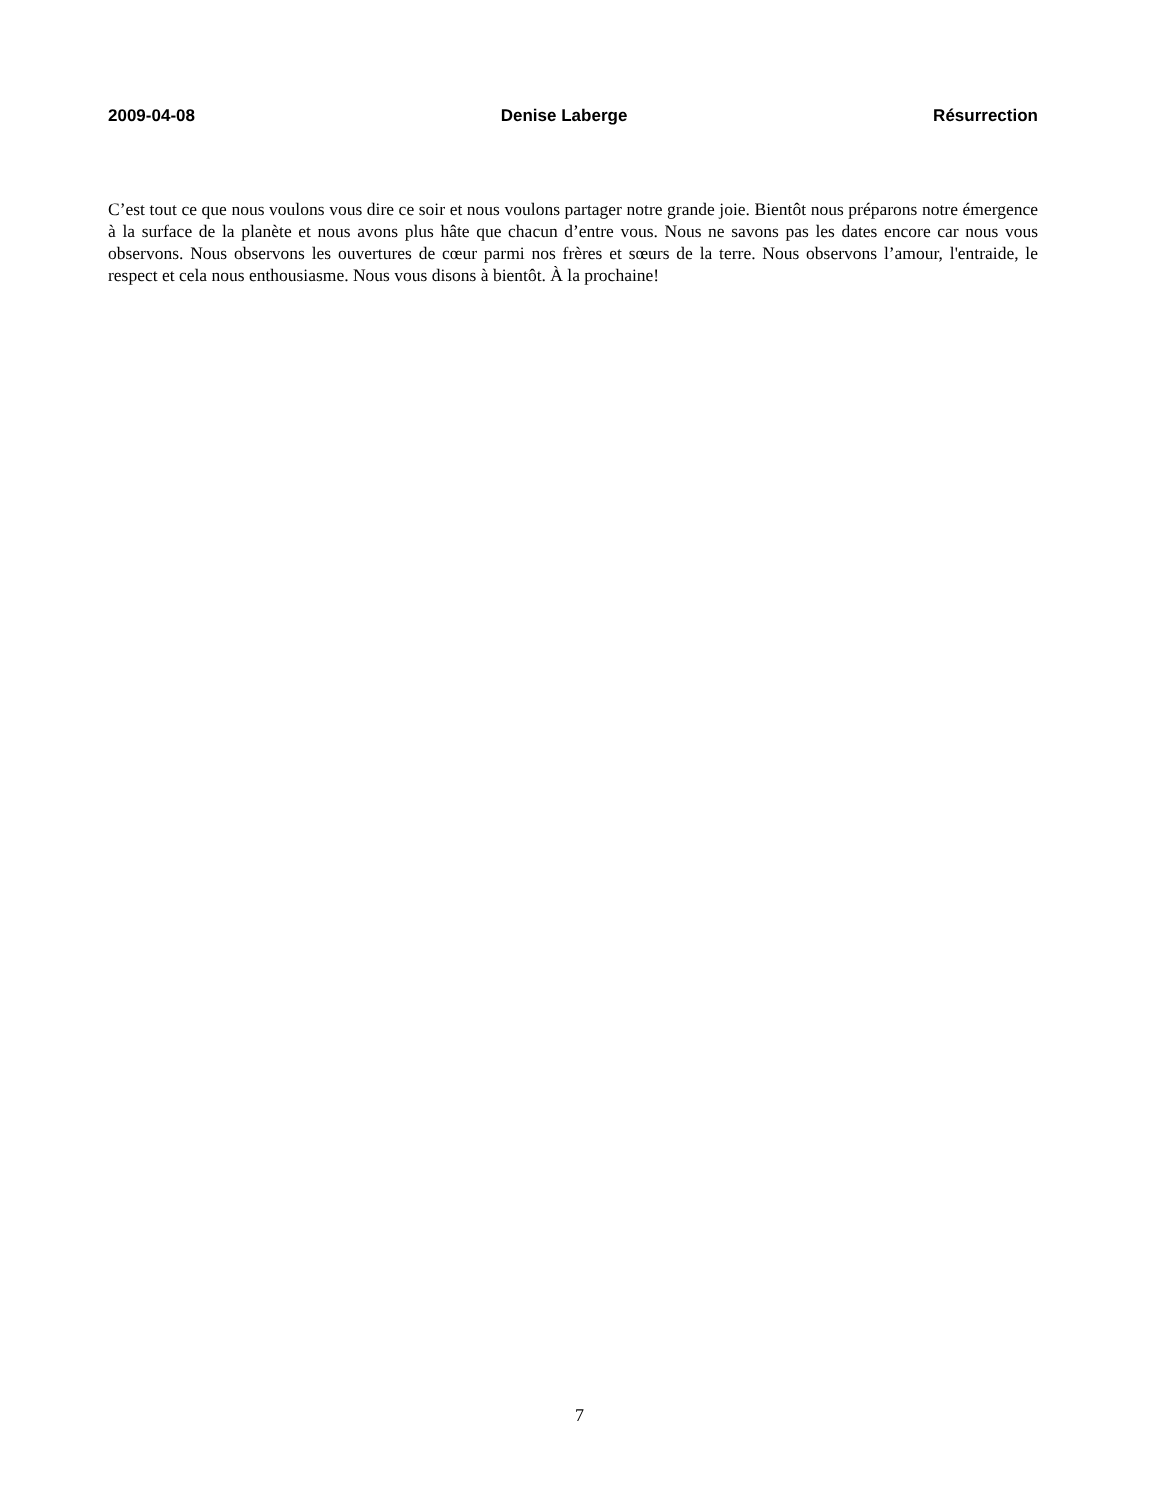2009-04-08 Denise Laberge Résurrection
C’est tout ce que nous voulons vous dire ce soir et nous voulons partager notre grande joie. Bientôt nous préparons notre émergence à la surface de la planète et nous avons plus hâte que chacun d’entre vous. Nous ne savons pas les dates encore car nous vous observons. Nous observons les ouvertures de cœur parmi nos frères et sœurs de la terre. Nous observons l’amour, l'entraide, le respect et cela nous enthousiasme. Nous vous disons à bientôt. À la prochaine!
7